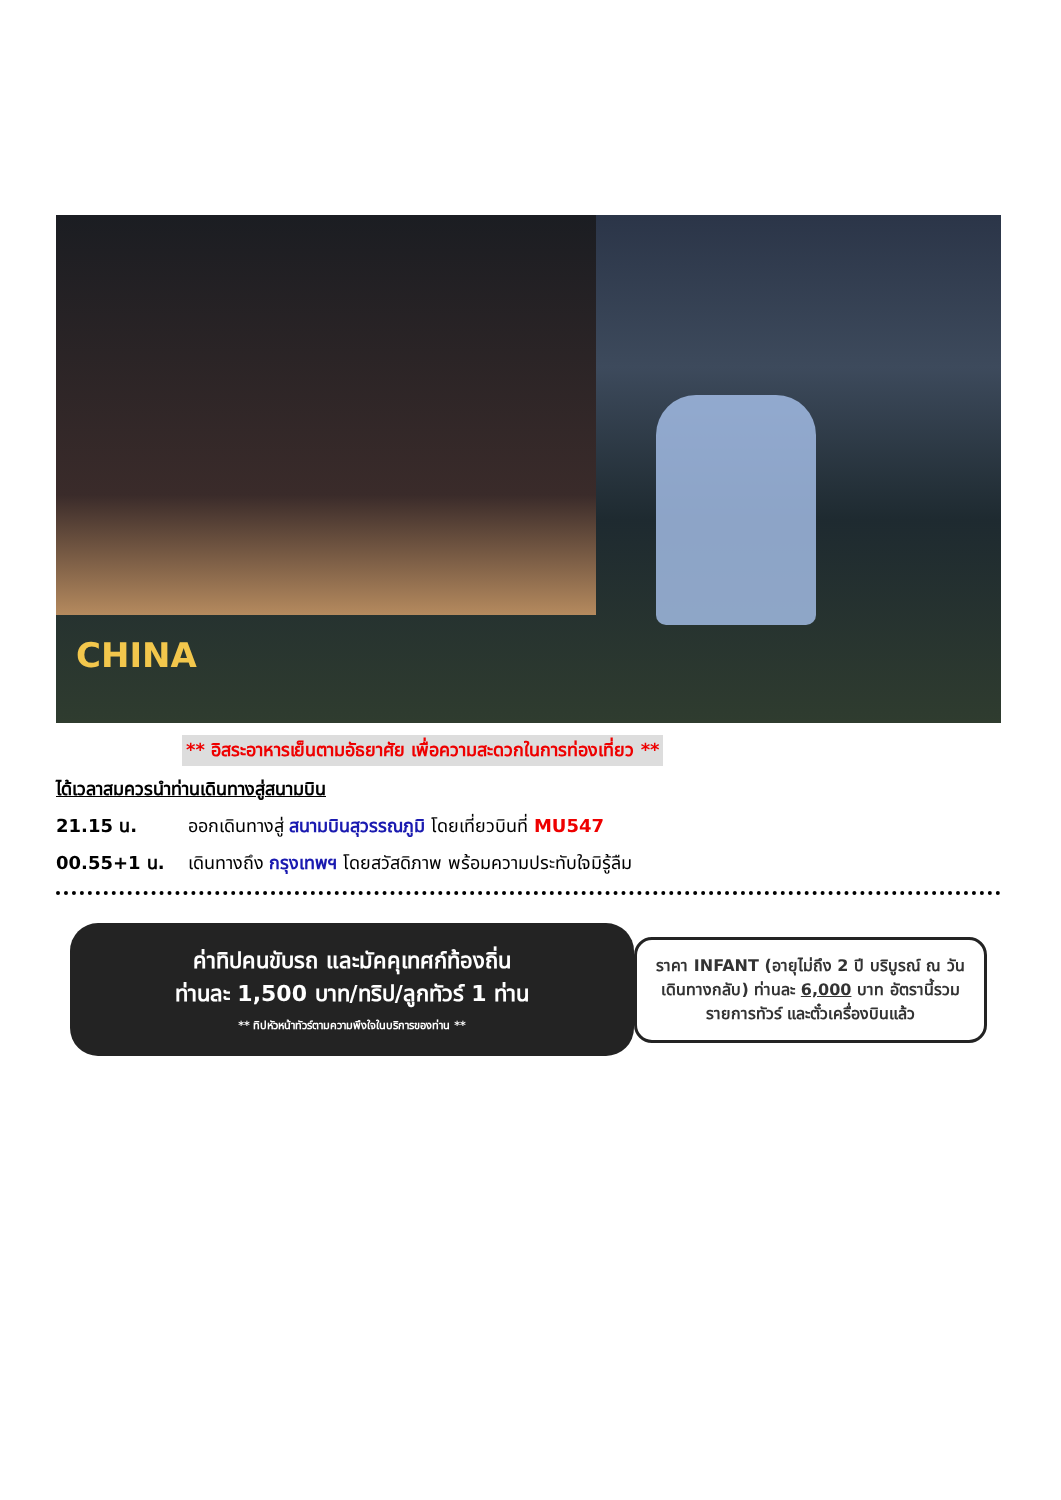CHINA
** อิสระอาหารเย็นตามอัธยาศัย เพื่อความสะดวกในการท่องเที่ยว **
ได้เวลาสมควรนำท่านเดินทางสู่สนามบิน
21.15 น. ออกเดินทางสู่ สนามบินสุวรรณภูมิ โดยเที่ยวบินที่ MU547
00.55+1 น. เดินทางถึง กรุงเทพฯ โดยสวัสดิภาพ พร้อมความประทับใจมิรู้ลืม
ค่าทิปคนขับรถ และมัคคุเทศก์ท้องถิ่น
ท่านละ 1,500 บาท/ทริป/ลูกทัวร์ 1 ท่าน
** ทิปหัวหน้าทัวร์ตามความพึงใจในบริการของท่าน **
ราคา INFANT (อายุไม่ถึง 2 ปี บริบูรณ์ ณ วันเดินทางกลับ) ท่านละ 6,000 บาท อัตรานี้รวมรายการทัวร์ และตั๋วเครื่องบินแล้ว